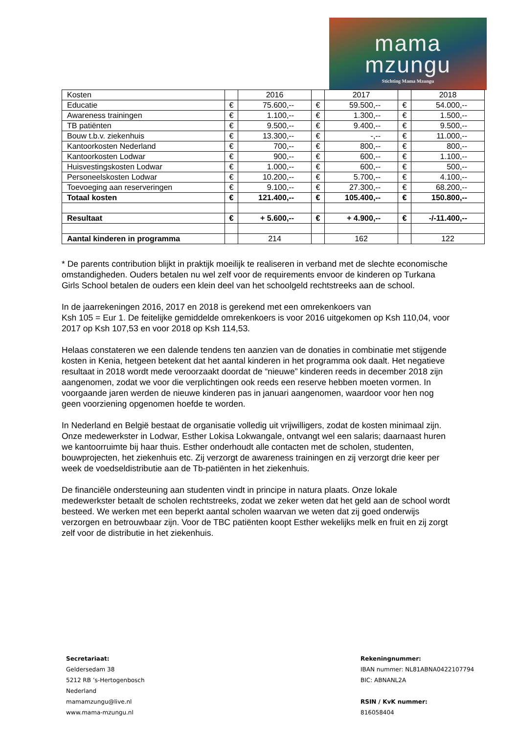mama
mzungu
Stichting Mama Mzungu
| Kosten | | 2016 | | 2017 | | 2018 |
| Educatie | € | 75.600,-- | € | 59.500,-- | € | 54.000,-- |
| Awareness trainingen | € | 1.100,-- | € | 1.300,-- | € | 1.500,-- |
| TB patiënten | € | 9.500,-- | € | 9.400,-- | € | 9.500,-- |
| Bouw t.b.v. ziekenhuis | € | 13.300,-- | € | -,-- | € | 11.000,-- |
| Kantoorkosten Nederland | € | 700,-- | € | 800,-- | € | 800,-- |
| Kantoorkosten Lodwar | € | 900,-- | € | 600,-- | € | 1.100,-- |
| Huisvestingskosten Lodwar | € | 1.000,-- | € | 600,-- | € | 500,-- |
| Personeelskosten Lodwar | € | 10.200,-- | € | 5.700,-- | € | 4.100,-- |
| Toevoeging aan reserveringen | € | 9.100,-- | € | 27.300,-- | € | 68.200,-- |
| Totaal kosten | € | 121.400,-- | € | 105.400,-- | € | 150.800,-- |
| Resultaat | € | + 5.600,-- | € | + 4.900,-- | € | -/-11.400,-- |
| Aantal kinderen in programma | | 214 | | 162 | | 122 |
* De parents contribution blijkt in praktijk moeilijk te realiseren in verband met de slechte economische omstandigheden. Ouders betalen nu wel zelf voor de requirements envoor de kinderen op Turkana Girls School betalen de ouders een klein deel van het schoolgeld rechtstreeks aan de school.
In de jaarrekeningen 2016, 2017 en 2018 is gerekend met een omrekenkoers van
Ksh 105 = Eur 1. De feitelijke gemiddelde omrekenkoers is voor 2016 uitgekomen op Ksh 110,04, voor 2017 op Ksh 107,53 en voor 2018 op Ksh 114,53.
Helaas constateren we een dalende tendens ten aanzien van de donaties in combinatie met stijgende kosten in Kenia, hetgeen betekent dat het aantal kinderen in het programma ook daalt. Het negatieve resultaat in 2018 wordt mede veroorzaakt doordat de “nieuwe” kinderen reeds in december 2018 zijn aangenomen, zodat we voor die verplichtingen ook reeds een reserve hebben moeten vormen. In voorgaande jaren werden de nieuwe kinderen pas in januari aangenomen, waardoor voor hen nog geen voorziening opgenomen hoefde te worden.
In Nederland en België bestaat de organisatie volledig uit vrijwilligers, zodat de kosten minimaal zijn. Onze medewerkster in Lodwar, Esther Lokisa Lokwangale, ontvangt wel een salaris; daarnaast huren we kantoorruimte bij haar thuis. Esther onderhoudt alle contacten met de scholen, studenten, bouwprojecten, het ziekenhuis etc. Zij verzorgt de awareness trainingen en zij verzorgt drie keer per week de voedseldistributie aan de Tb-patiënten in het ziekenhuis.
De financiële ondersteuning aan studenten vindt in principe in natura plaats. Onze lokale medewerkster betaalt de scholen rechtstreeks, zodat we zeker weten dat het geld aan de school wordt besteed. We werken met een beperkt aantal scholen waarvan we weten dat zij goed onderwijs verzorgen en betrouwbaar zijn. Voor de TBC patiënten koopt Esther wekelijks melk en fruit en zij zorgt zelf voor de distributie in het ziekenhuis.
Secretariaat:
Geldersedam 38
5212 RB ’s-Hertogenbosch
Nederland
mamamzungu@live.nl
www.mama-mzungu.nl
Rekeningnummer:
IBAN nummer: NL81ABNA0422107794
BIC: ABNANL2A
RSIN / KvK nummer:
816058404